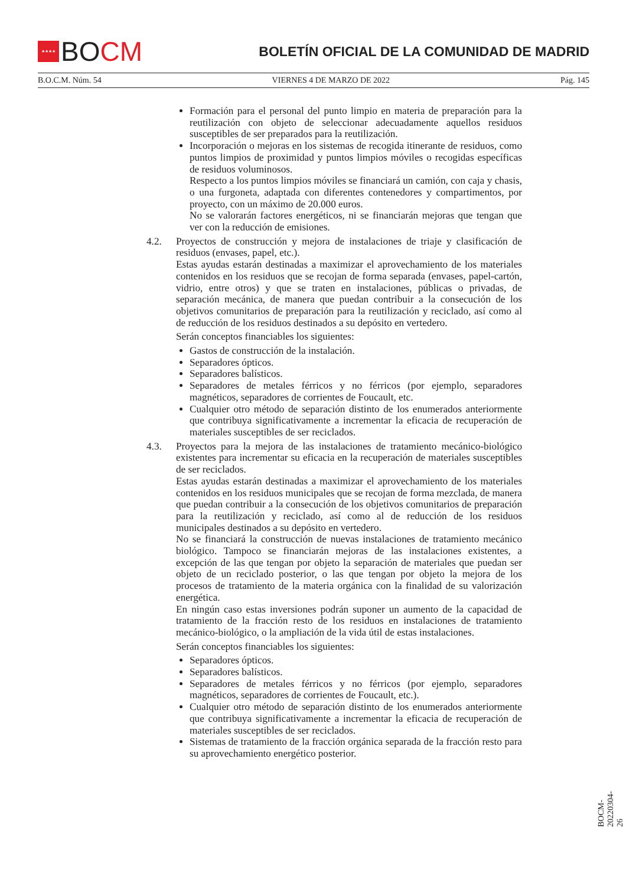★★★★
BO CM
BOLETÍN OFICIAL DE LA COMUNIDAD DE MADRID
B.O.C.M. Núm. 54 VIERNES 4 DE MARZO DE 2022 Pág. 145
Formación para el personal del punto limpio en materia de preparación para la reutilización con objeto de seleccionar adecuadamente aquellos residuos susceptibles de ser preparados para la reutilización.
Incorporación o mejoras en los sistemas de recogida itinerante de residuos, como puntos limpios de proximidad y puntos limpios móviles o recogidas específicas de residuos voluminosos.
Respecto a los puntos limpios móviles se financiará un camión, con caja y chasis, o una furgoneta, adaptada con diferentes contenedores y compartimentos, por proyecto, con un máximo de 20.000 euros.
No se valorarán factores energéticos, ni se financiarán mejoras que tengan que ver con la reducción de emisiones.
4.2. Proyectos de construcción y mejora de instalaciones de triaje y clasificación de residuos (envases, papel, etc.).
Estas ayudas estarán destinadas a maximizar el aprovechamiento de los materiales contenidos en los residuos que se recojan de forma separada (envases, papel-cartón, vidrio, entre otros) y que se traten en instalaciones, públicas o privadas, de separación mecánica, de manera que puedan contribuir a la consecución de los objetivos comunitarios de preparación para la reutilización y reciclado, así como al de reducción de los residuos destinados a su depósito en vertedero.
Serán conceptos financiables los siguientes:
Gastos de construcción de la instalación.
Separadores ópticos.
Separadores balísticos.
Separadores de metales férricos y no férricos (por ejemplo, separadores magnéticos, separadores de corrientes de Foucault, etc.
Cualquier otro método de separación distinto de los enumerados anteriormente que contribuya significativamente a incrementar la eficacia de recuperación de materiales susceptibles de ser reciclados.
4.3. Proyectos para la mejora de las instalaciones de tratamiento mecánico-biológico existentes para incrementar su eficacia en la recuperación de materiales susceptibles de ser reciclados.
Estas ayudas estarán destinadas a maximizar el aprovechamiento de los materiales contenidos en los residuos municipales que se recojan de forma mezclada, de manera que puedan contribuir a la consecución de los objetivos comunitarios de preparación para la reutilización y reciclado, así como al de reducción de los residuos municipales destinados a su depósito en vertedero.
No se financiará la construcción de nuevas instalaciones de tratamiento mecánico biológico. Tampoco se financiarán mejoras de las instalaciones existentes, a excepción de las que tengan por objeto la separación de materiales que puedan ser objeto de un reciclado posterior, o las que tengan por objeto la mejora de los procesos de tratamiento de la materia orgánica con la finalidad de su valorización energética.
En ningún caso estas inversiones podrán suponer un aumento de la capacidad de tratamiento de la fracción resto de los residuos en instalaciones de tratamiento mecánico-biológico, o la ampliación de la vida útil de estas instalaciones.
Serán conceptos financiables los siguientes:
Separadores ópticos.
Separadores balísticos.
Separadores de metales férricos y no férricos (por ejemplo, separadores magnéticos, separadores de corrientes de Foucault, etc.).
Cualquier otro método de separación distinto de los enumerados anteriormente que contribuya significativamente a incrementar la eficacia de recuperación de materiales susceptibles de ser reciclados.
Sistemas de tratamiento de la fracción orgánica separada de la fracción resto para su aprovechamiento energético posterior.
BOCM-20220304-26